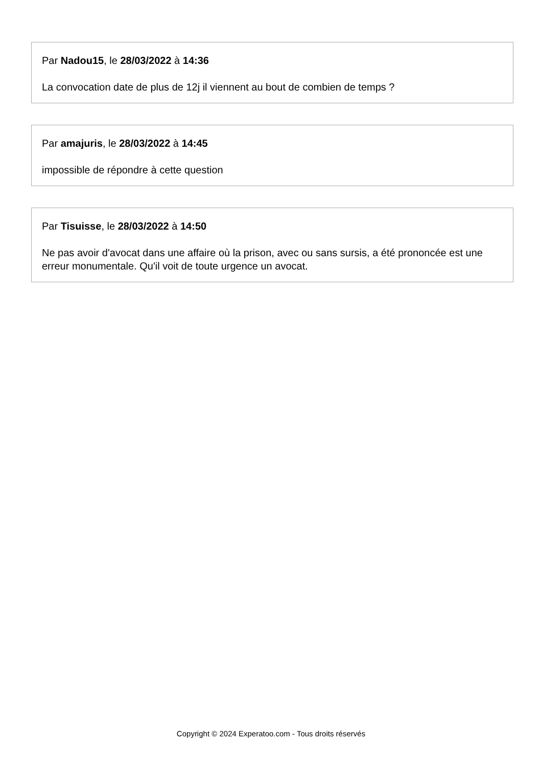Par Nadou15, le 28/03/2022 à 14:36
La convocation date de plus de 12j il viennent au bout de combien de temps ?
Par amajuris, le 28/03/2022 à 14:45
impossible de répondre à cette question
Par Tisuisse, le 28/03/2022 à 14:50
Ne pas avoir d'avocat dans une affaire où la prison, avec ou sans sursis, a été prononcée est une erreur monumentale. Qu'il voit de toute urgence un avocat.
Copyright © 2024 Experatoo.com - Tous droits réservés